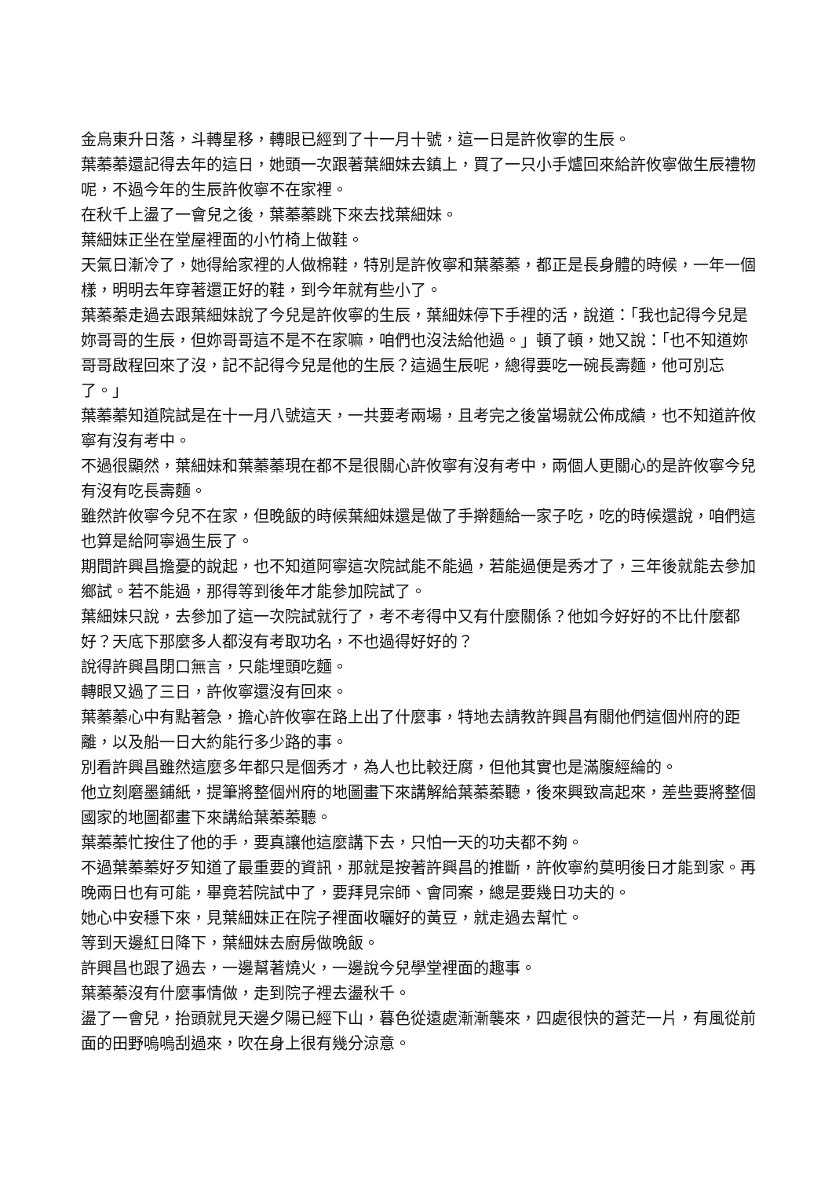金烏東升日落，斗轉星移，轉眼已經到了十一月十號，這一日是許攸寧的生辰。
葉蓁蓁還記得去年的這日，她頭一次跟著葉細妹去鎮上，買了一只小手爐回來給許攸寧做生辰禮物呢，不過今年的生辰許攸寧不在家裡。
在秋千上盪了一會兒之後，葉蓁蓁跳下來去找葉細妹。
葉細妹正坐在堂屋裡面的小竹椅上做鞋。
天氣日漸冷了，她得給家裡的人做棉鞋，特別是許攸寧和葉蓁蓁，都正是長身體的時候，一年一個樣，明明去年穿著還正好的鞋，到今年就有些小了。
葉蓁蓁走過去跟葉細妹說了今兒是許攸寧的生辰，葉細妹停下手裡的活，說道：「我也記得今兒是妳哥哥的生辰，但妳哥哥這不是不在家嘛，咱們也沒法給他過。」頓了頓，她又說：「也不知道妳哥哥啟程回來了沒，記不記得今兒是他的生辰？這過生辰呢，總得要吃一碗長壽麵，他可別忘了。」
葉蓁蓁知道院試是在十一月八號這天，一共要考兩場，且考完之後當場就公佈成績，也不知道許攸寧有沒有考中。
不過很顯然，葉細妹和葉蓁蓁現在都不是很關心許攸寧有沒有考中，兩個人更關心的是許攸寧今兒有沒有吃長壽麵。
雖然許攸寧今兒不在家，但晚飯的時候葉細妹還是做了手擀麵給一家子吃，吃的時候還說，咱們這也算是給阿寧過生辰了。
期間許興昌擔憂的說起，也不知道阿寧這次院試能不能過，若能過便是秀才了，三年後就能去參加鄉試。若不能過，那得等到後年才能參加院試了。
葉細妹只說，去參加了這一次院試就行了，考不考得中又有什麼關係？他如今好好的不比什麼都好？天底下那麼多人都沒有考取功名，不也過得好好的？
說得許興昌閉口無言，只能埋頭吃麵。
轉眼又過了三日，許攸寧還沒有回來。
葉蓁蓁心中有點著急，擔心許攸寧在路上出了什麼事，特地去請教許興昌有關他們這個州府的距離，以及船一日大約能行多少路的事。
別看許興昌雖然這麼多年都只是個秀才，為人也比較迂腐，但他其實也是滿腹經綸的。
他立刻磨墨鋪紙，提筆將整個州府的地圖畫下來講解給葉蓁蓁聽，後來興致高起來，差些要將整個國家的地圖都畫下來講給葉蓁蓁聽。
葉蓁蓁忙按住了他的手，要真讓他這麼講下去，只怕一天的功夫都不夠。
不過葉蓁蓁好歹知道了最重要的資訊，那就是按著許興昌的推斷，許攸寧約莫明後日才能到家。再晚兩日也有可能，畢竟若院試中了，要拜見宗師、會同案，總是要幾日功夫的。
她心中安穩下來，見葉細妹正在院子裡面收曬好的黃豆，就走過去幫忙。
等到天邊紅日降下，葉細妹去廚房做晚飯。
許興昌也跟了過去，一邊幫著燒火，一邊說今兒學堂裡面的趣事。
葉蓁蓁沒有什麼事情做，走到院子裡去盪秋千。
盪了一會兒，抬頭就見天邊夕陽已經下山，暮色從遠處漸漸襲來，四處很快的蒼茫一片，有風從前面的田野嗚嗚刮過來，吹在身上很有幾分涼意。